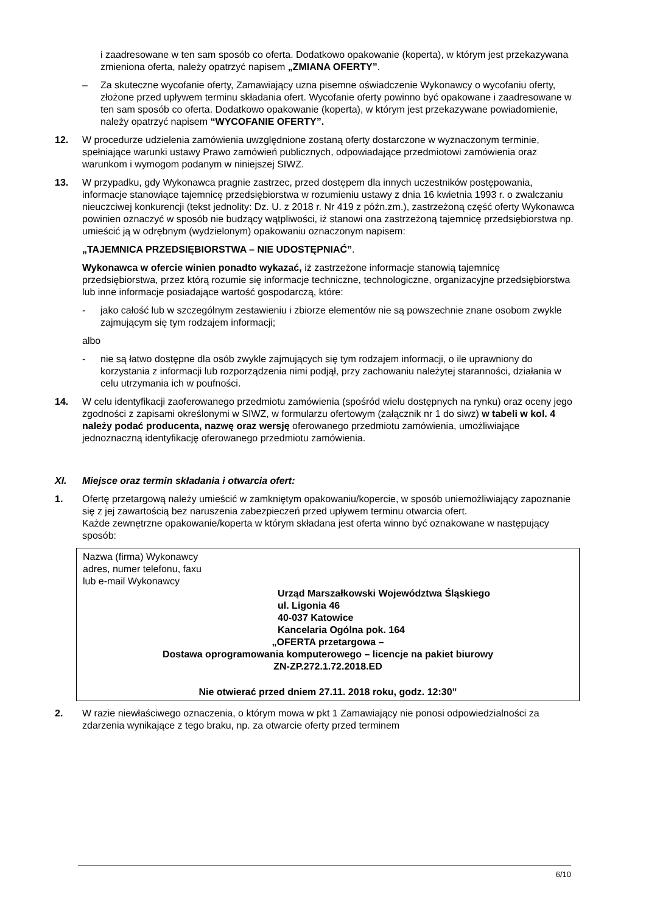i zaadresowane w ten sam sposób co oferta. Dodatkowo opakowanie (koperta), w którym jest przekazywana zmieniona oferta, należy opatrzyć napisem „ZMIANA OFERTY”.
– Za skuteczne wycofanie oferty, Zamawiający uzna pisemne oświadczenie Wykonawcy o wycofaniu oferty, złożone przed upływem terminu składania ofert. Wycofanie oferty powinno być opakowane i zaadresowane w ten sam sposób co oferta. Dodatkowo opakowanie (koperta), w którym jest przekazywane powiadomienie, należy opatrzyć napisem “WYCOFANIE OFERTY”.
12. W procedurze udzielenia zamówienia uwzględnione zostaną oferty dostarczone w wyznaczonym terminie, spełniające warunki ustawy Prawo zamówień publicznych, odpowiadające przedmiotowi zamówienia oraz warunkom i wymogom podanym w niniejszej SIWZ.
13. W przypadku, gdy Wykonawca pragnie zastrzec, przed dostępem dla innych uczestników postępowania, informacje stanowiące tajemnicę przedsiębiorstwa w rozumieniu ustawy z dnia 16 kwietnia 1993 r. o zwalczaniu nieuczciwej konkurencji (tekst jednolity: Dz. U. z 2018 r. Nr 419 z późn.zm.), zastrzeżoną część oferty Wykonawca powinien oznaczyć w sposób nie budzący wątpliwości, iż stanowi ona zastrzeżoną tajemnicę przedsiębiorstwa np. umieścić ją w odrębnym (wydzielonym) opakowaniu oznaczonym napisem:
„TAJEMNICA PRZEDSIĘBIORSTWA – NIE UDOSTĘPNIAĆ”.
Wykonawca w ofercie winien ponadto wykazać, iż zastrzeżone informacje stanowią tajemnicę przedsiębiorstwa, przez którą rozumie się informacje techniczne, technologiczne, organizacyjne przedsiębiorstwa lub inne informacje posiadające wartość gospodarczą, które:
- jako całość lub w szczególnym zestawieniu i zbiorze elementów nie są powszechnie znane osobom zwykle zajmującym się tym rodzajem informacji;
albo
- nie są łatwo dostępne dla osób zwykle zajmujących się tym rodzajem informacji, o ile uprawniony do korzystania z informacji lub rozporządzenia nimi podjął, przy zachowaniu należytej staranności, działania w celu utrzymania ich w poufności.
14. W celu identyfikacji zaoferowanego przedmiotu zamówienia (spośród wielu dostępnych na rynku) oraz oceny jego zgodności z zapisami określonymi w SIWZ, w formularzu ofertowym (załącznik nr 1 do siwz) w tabeli w kol. 4 należy podać producenta, nazwę oraz wersję oferowanego przedmiotu zamówienia, umożliwiające jednoznaczną identyfikację oferowanego przedmiotu zamówienia.
XI. Miejsce oraz termin składania i otwarcia ofert:
1. Ofertę przetargową należy umieścić w zamkniętym opakowaniu/kopercie, w sposób uniemożliwiający zapoznanie się z jej zawartością bez naruszenia zabezpieczeń przed upływem terminu otwarcia ofert.
Każde zewnętrzne opakowanie/koperta w którym składana jest oferta winno być oznakowane w następujący sposób:
Nazwa (firma) Wykonawcy
adres, numer telefonu, faxu
lub e-mail Wykonawcy
Urząd Marszałkowski Województwa Śląskiego
ul. Ligonia 46
40-037 Katowice
Kancelaria Ogólna pok. 164
„OFERTA przetargowa –
Dostawa oprogramowania komputerowego – licencje na pakiet biurowy
ZN-ZP.272.1.72.2018.ED
Nie otwierać przed dniem 27.11. 2018 roku, godz. 12:30”
2. W razie niewłaściwego oznaczenia, o którym mowa w pkt 1 Zamawiający nie ponosi odpowiedzialności za zdarzenia wynikające z tego braku, np. za otwarcie oferty przed terminem
6/10